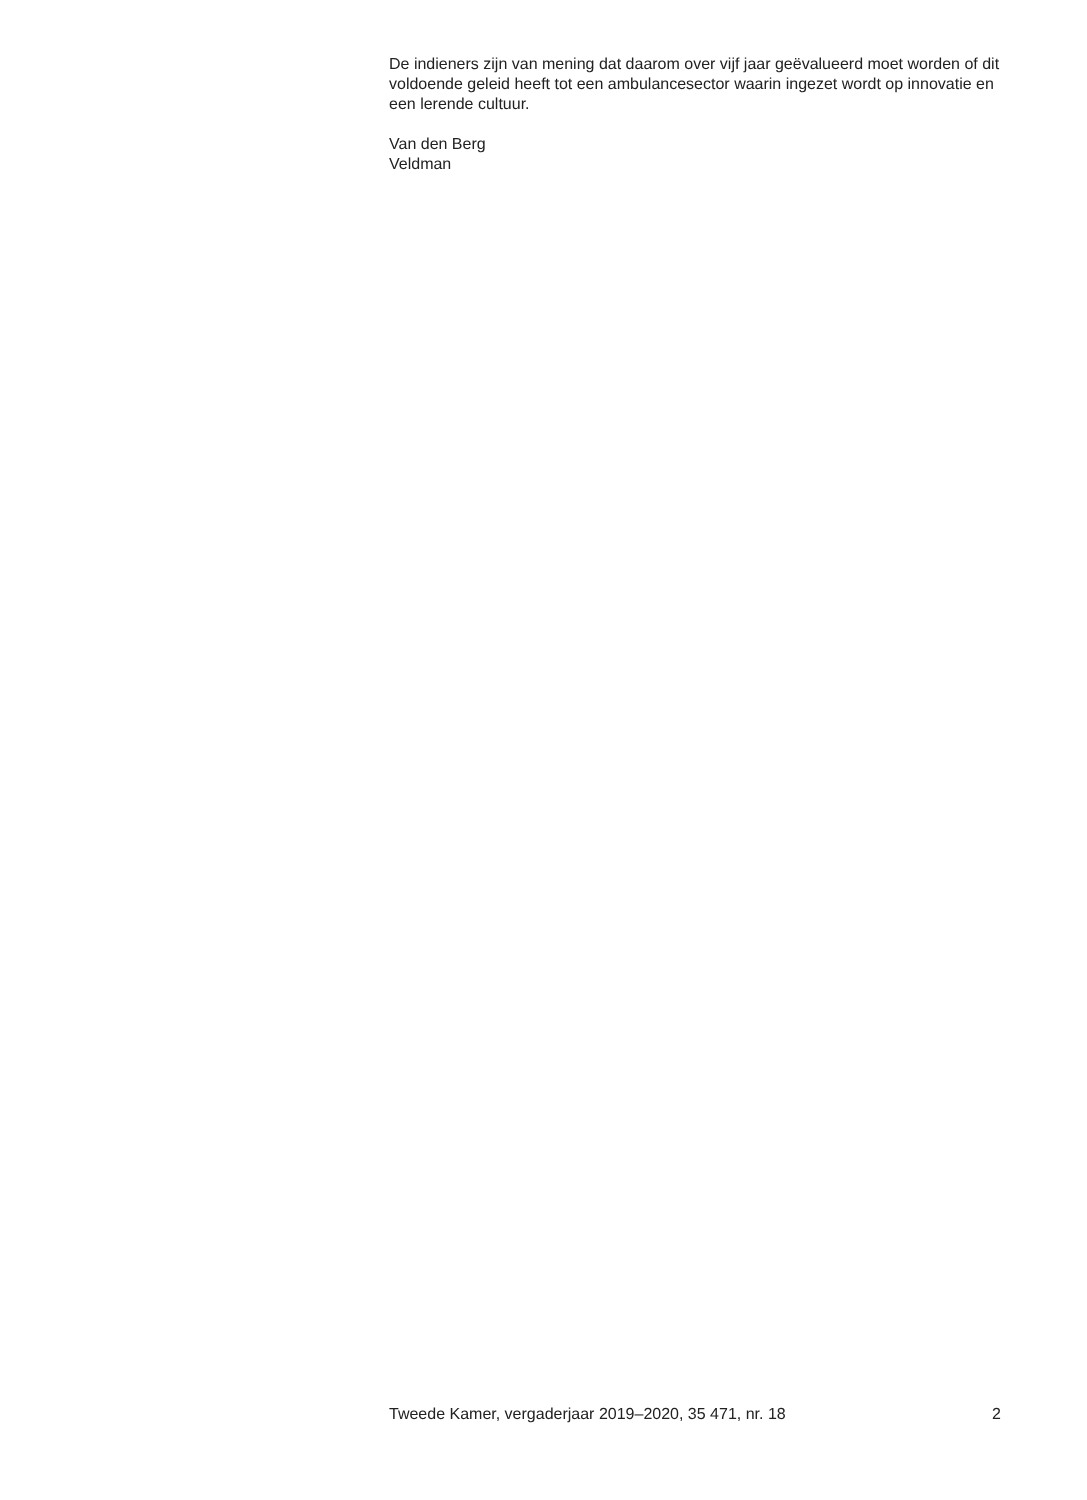De indieners zijn van mening dat daarom over vijf jaar geëvalueerd moet worden of dit voldoende geleid heeft tot een ambulancesector waarin ingezet wordt op innovatie en een lerende cultuur.
Van den Berg
Veldman
Tweede Kamer, vergaderjaar 2019–2020, 35 471, nr. 18 2